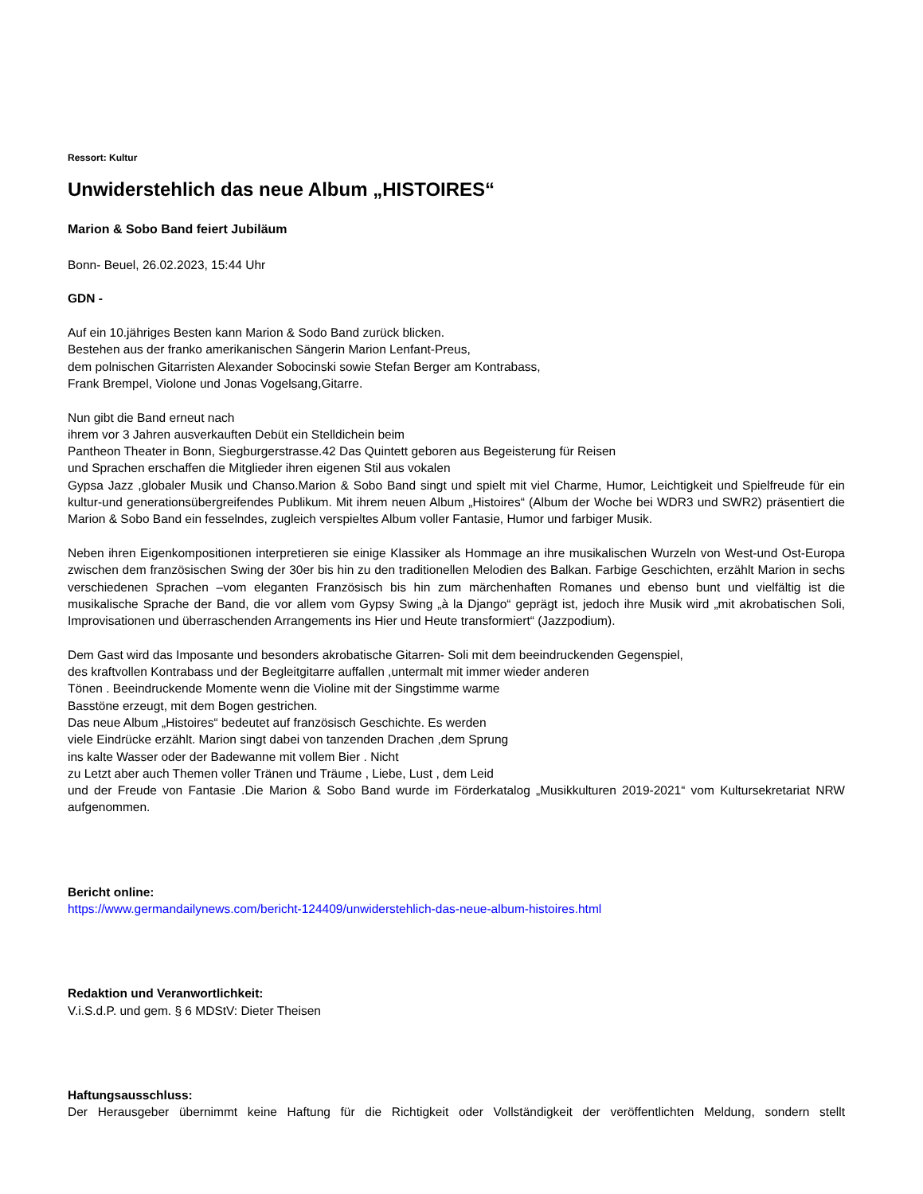Ressort: Kultur
Unwiderstehlich das neue Album „HISTOIRES“
Marion & Sobo Band feiert Jubiläum
Bonn- Beuel, 26.02.2023, 15:44 Uhr
GDN -
Auf ein 10.jähriges Besten kann Marion & Sodo Band zurück blicken.
Bestehen aus der franko amerikanischen Sängerin Marion Lenfant-Preus,
dem polnischen Gitarristen Alexander Sobocinski sowie Stefan Berger am Kontrabass,
Frank Brempel, Violone und Jonas Vogelsang,Gitarre.
Nun gibt die Band erneut nach
ihrem vor 3 Jahren ausverkauften Debüt ein Stelldichein beim
Pantheon Theater in Bonn, Siegburgerstrasse.42 Das Quintett geboren aus Begeisterung für Reisen
und Sprachen erschaffen die Mitglieder ihren eigenen Stil aus vokalen
Gypsa Jazz ,globaler Musik und Chanso.Marion & Sobo Band singt und spielt mit viel Charme, Humor, Leichtigkeit und Spielfreude für ein kultur-und generationsübergreifendes Publikum. Mit ihrem neuen Album „Histoires“ (Album der Woche bei WDR3 und SWR2) präsentiert die Marion & Sobo Band ein fesselndes, zugleich verspieltes Album voller Fantasie, Humor und farbiger Musik.
Neben ihren Eigenkompositionen interpretieren sie einige Klassiker als Hommage an ihre musikalischen Wurzeln von West-und Ost-Europa zwischen dem französischen Swing der 30er bis hin zu den traditionellen Melodien des Balkan. Farbige Geschichten, erzählt Marion in sechs verschiedenen Sprachen –vom eleganten Französisch bis hin zum märchenhaften Romanes und ebenso bunt und vielfältig ist die musikalische Sprache der Band, die vor allem vom Gypsy Swing „à la Django“ geprägt ist, jedoch ihre Musik wird „mit akrobatischen Soli, Improvisationen und überraschenden Arrangements ins Hier und Heute transformiert“ (Jazzpodium).
Dem Gast wird das Imposante und besonders akrobatische Gitarren- Soli mit dem beeindruckenden Gegenspiel,
des kraftvollen Kontrabass und der Begleitgitarre auffallen ,untermalt mit immer wieder anderen
Tönen . Beeindruckende Momente wenn die Violine mit der Singstimme warme
Basstöne erzeugt, mit dem Bogen gestrichen.
Das neue Album „Histoires“ bedeutet auf französisch Geschichte. Es werden
viele Eindrücke erzählt. Marion singt dabei von tanzenden Drachen ,dem Sprung
ins kalte Wasser oder der Badewanne mit vollem Bier . Nicht
zu Letzt aber auch Themen voller Tränen und Träume , Liebe, Lust , dem Leid
und der Freude von Fantasie .Die Marion & Sobo Band wurde im Förderkatalog „Musikkulturen 2019-2021“ vom Kultursekretariat NRW aufgenommen.
Bericht online:
https://www.germandailynews.com/bericht-124409/unwiderstehlich-das-neue-album-histoires.html
Redaktion und Veranwortlichkeit:
V.i.S.d.P. und gem. § 6 MDStV: Dieter Theisen
Haftungsausschluss:
Der Herausgeber übernimmt keine Haftung für die Richtigkeit oder Vollständigkeit der veröffentlichten Meldung, sondern stellt